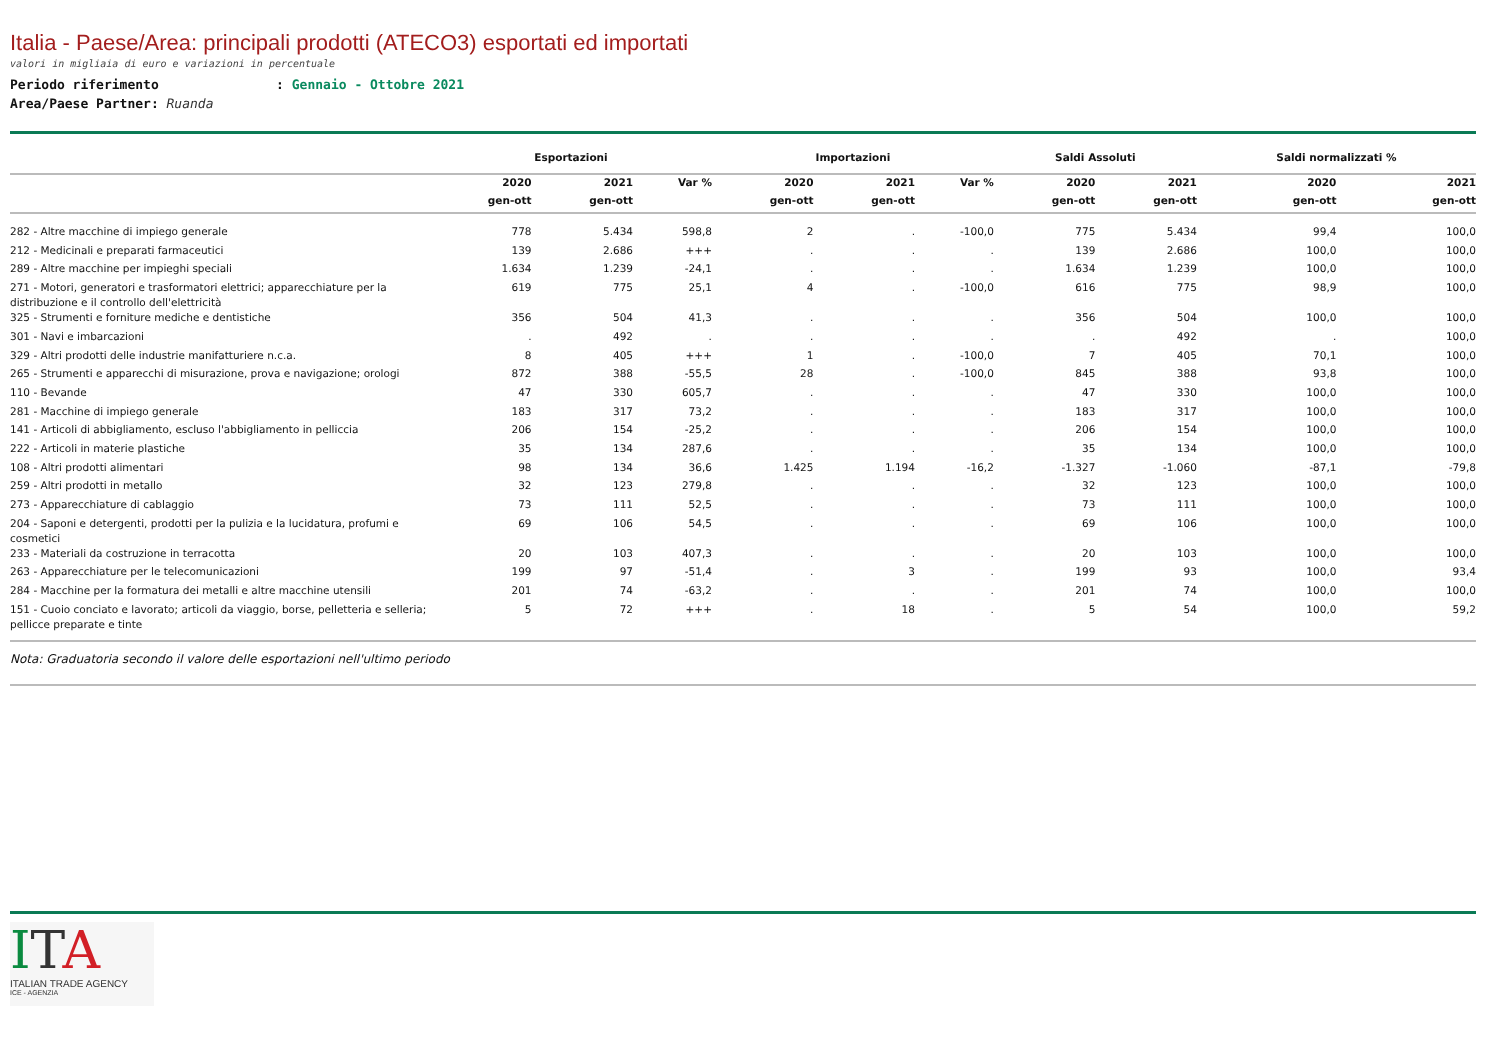Italia - Paese/Area: principali prodotti (ATECO3) esportati ed importati
valori in migliaia di euro e variazioni in percentuale
Periodo riferimento : Gennaio - Ottobre 2021
Area/Paese Partner: Ruanda
| | Esportazioni | | | Importazioni | | | Saldi Assoluti | | Saldi normalizzati % | |
| --- | --- | --- | --- | --- | --- | --- | --- | --- | --- | --- |
| | 2020 | 2021 | Var % | 2020 | 2021 | Var % | 2020 | 2021 | 2020 | 2021 |
| | gen-ott | gen-ott | | gen-ott | gen-ott | | gen-ott | gen-ott | gen-ott | gen-ott |
| 282 - Altre macchine di impiego generale | 778 | 5.434 | 598,8 | 2 | . | -100,0 | 775 | 5.434 | 99,4 | 100,0 |
| 212 - Medicinali e preparati farmaceutici | 139 | 2.686 | +++ | . | . | . | 139 | 2.686 | 100,0 | 100,0 |
| 289 - Altre macchine per impieghi speciali | 1.634 | 1.239 | -24,1 | . | . | . | 1.634 | 1.239 | 100,0 | 100,0 |
| 271 - Motori, generatori e trasformatori elettrici; apparecchiature per la distribuzione e il controllo dell'elettricità | 619 | 775 | 25,1 | 4 | . | -100,0 | 616 | 775 | 98,9 | 100,0 |
| 325 - Strumenti e forniture mediche e dentistiche | 356 | 504 | 41,3 | . | . | . | 356 | 504 | 100,0 | 100,0 |
| 301 - Navi e imbarcazioni | . | 492 | . | . | . | . | . | 492 | . | 100,0 |
| 329 - Altri prodotti delle industrie manifatturiere n.c.a. | 8 | 405 | +++ | 1 | . | -100,0 | 7 | 405 | 70,1 | 100,0 |
| 265 - Strumenti e apparecchi di misurazione, prova e navigazione; orologi | 872 | 388 | -55,5 | 28 | . | -100,0 | 845 | 388 | 93,8 | 100,0 |
| 110 - Bevande | 47 | 330 | 605,7 | . | . | . | 47 | 330 | 100,0 | 100,0 |
| 281 - Macchine di impiego generale | 183 | 317 | 73,2 | . | . | . | 183 | 317 | 100,0 | 100,0 |
| 141 - Articoli di abbigliamento, escluso l'abbigliamento in pelliccia | 206 | 154 | -25,2 | . | . | . | 206 | 154 | 100,0 | 100,0 |
| 222 - Articoli in materie plastiche | 35 | 134 | 287,6 | . | . | . | 35 | 134 | 100,0 | 100,0 |
| 108 - Altri prodotti alimentari | 98 | 134 | 36,6 | 1.425 | 1.194 | -16,2 | -1.327 | -1.060 | -87,1 | -79,8 |
| 259 - Altri prodotti in metallo | 32 | 123 | 279,8 | . | . | . | 32 | 123 | 100,0 | 100,0 |
| 273 - Apparecchiature di cablaggio | 73 | 111 | 52,5 | . | . | . | 73 | 111 | 100,0 | 100,0 |
| 204 - Saponi e detergenti, prodotti per la pulizia e la lucidatura, profumi e cosmetici | 69 | 106 | 54,5 | . | . | . | 69 | 106 | 100,0 | 100,0 |
| 233 - Materiali da costruzione in terracotta | 20 | 103 | 407,3 | . | . | . | 20 | 103 | 100,0 | 100,0 |
| 263 - Apparecchiature per le telecomunicazioni | 199 | 97 | -51,4 | . | 3 | . | 199 | 93 | 100,0 | 93,4 |
| 284 - Macchine per la formatura dei metalli e altre macchine utensili | 201 | 74 | -63,2 | . | . | . | 201 | 74 | 100,0 | 100,0 |
| 151 - Cuoio conciato e lavorato; articoli da viaggio, borse, pelletteria e selleria; pellicce preparate e tinte | 5 | 72 | +++ | . | 18 | . | 5 | 54 | 100,0 | 59,2 |
Nota: Graduatoria secondo il valore delle esportazioni nell'ultimo periodo
ITA
ITALIAN TRADE AGENCY
ICE - AGENZIA